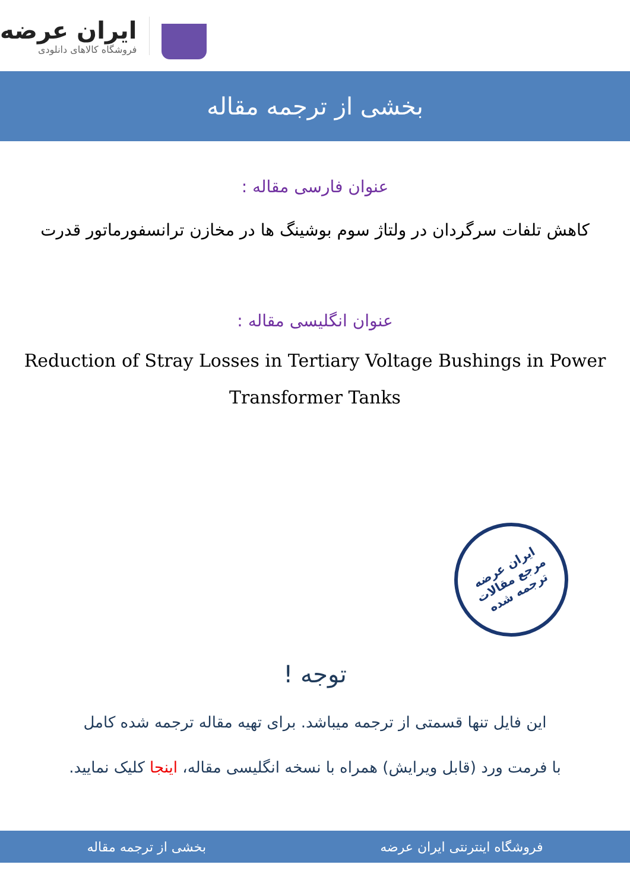ایران عرضه
فروشگاه کالاهای دانلودی
بخشی از ترجمه مقاله
عنوان فارسی مقاله :
کاهش تلفات سرگردان در ولتاژ سوم بوشینگ ها در مخازن ترانسفورماتور قدرت
عنوان انگلیسی مقاله :
Reduction of Stray Losses in Tertiary Voltage Bushings in Power Transformer Tanks
ایران عرضه
مرجع مقالات
ترجمه شده
توجه !
این فایل تنها قسمتی از ترجمه میباشد. برای تهیه مقاله ترجمه شده کامل
با فرمت ورد (قابل ویرایش) همراه با نسخه انگلیسی مقاله، اینجا کلیک نمایید.
فروشگاه اینترنتی ایران عرضه بخشی از ترجمه مقاله